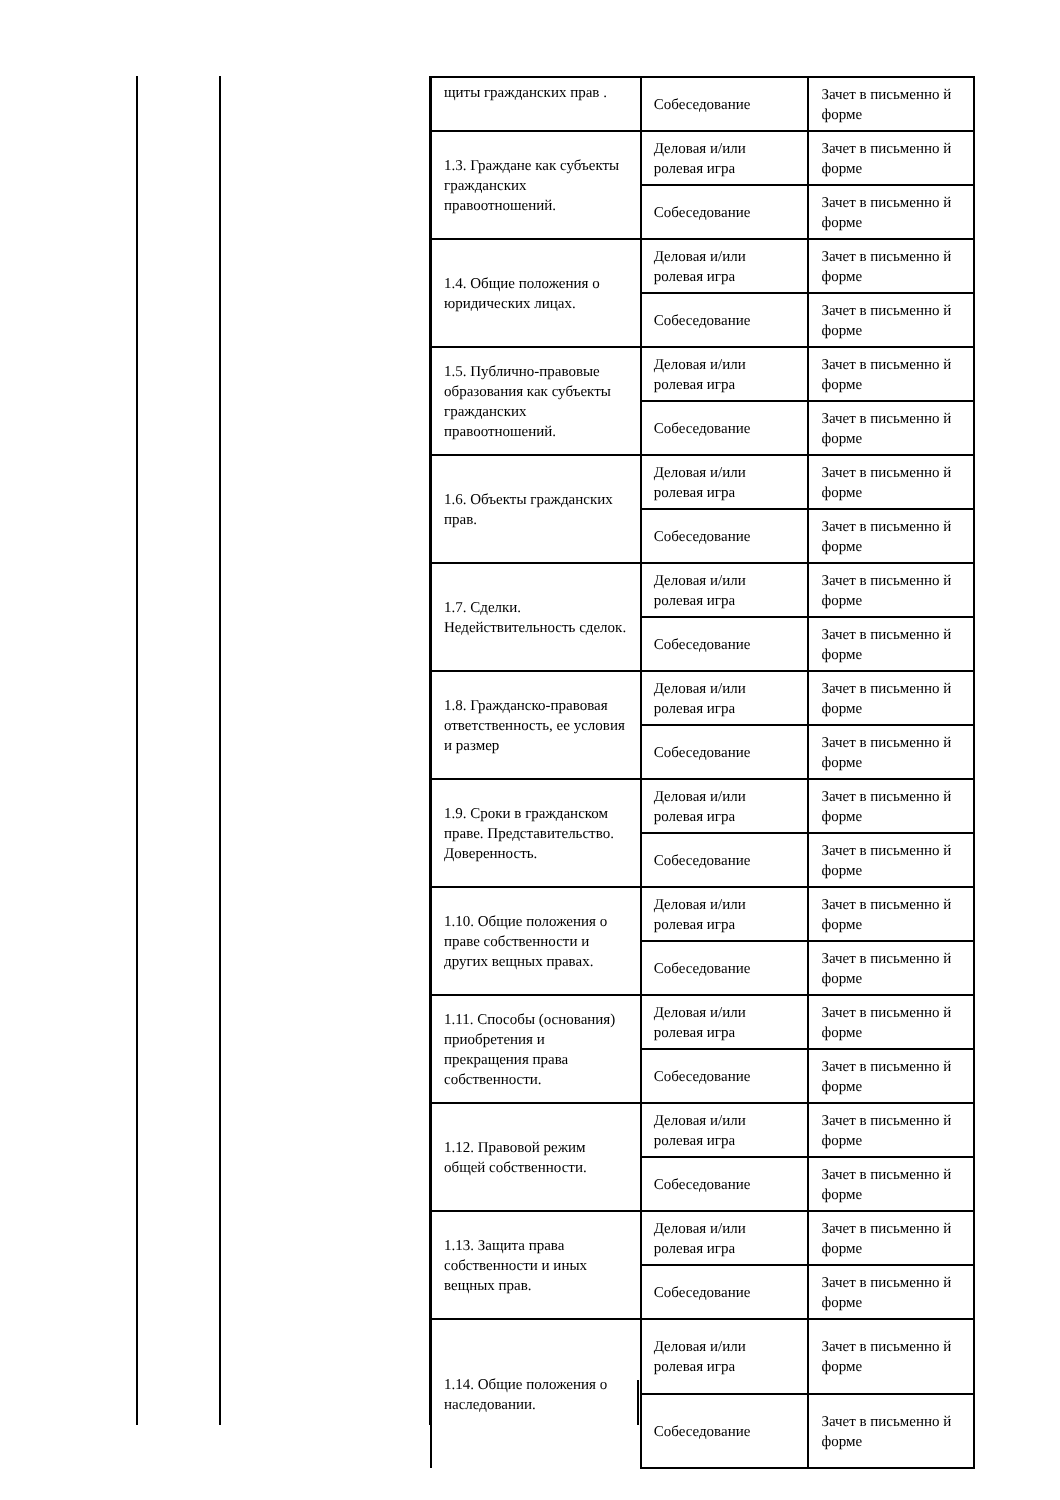| щиты гражданских прав . | Собеседование | Зачет в письменно й форме |
| 1.3. Граждане как субъекты гражданских правоотношений. | Деловая и/или ролевая игра | Зачет в письменно й форме |
| | Собеседование | Зачет в письменно й форме |
| 1.4. Общие положения о юридических лицах. | Деловая и/или ролевая игра | Зачет в письменно й форме |
| | Собеседование | Зачет в письменно й форме |
| 1.5. Публично-правовые образования как субъекты гражданских правоотношений. | Деловая и/или ролевая игра | Зачет в письменно й форме |
| | Собеседование | Зачет в письменно й форме |
| 1.6. Объекты гражданских прав. | Деловая и/или ролевая игра | Зачет в письменно й форме |
| | Собеседование | Зачет в письменно й форме |
| 1.7. Сделки. Недействительность сделок. | Деловая и/или ролевая игра | Зачет в письменно й форме |
| | Собеседование | Зачет в письменно й форме |
| 1.8. Гражданско-правовая ответственность, ее условия и размер | Деловая и/или ролевая игра | Зачет в письменно й форме |
| | Собеседование | Зачет в письменно й форме |
| 1.9. Сроки в гражданском праве. Представительство. Доверенность. | Деловая и/или ролевая игра | Зачет в письменно й форме |
| | Собеседование | Зачет в письменно й форме |
| 1.10. Общие положения о праве собственности и других вещных правах. | Деловая и/или ролевая игра | Зачет в письменно й форме |
| | Собеседование | Зачет в письменно й форме |
| 1.11. Способы (основания) приобретения и прекращения права собственности. | Деловая и/или ролевая игра | Зачет в письменно й форме |
| | Собеседование | Зачет в письменно й форме |
| 1.12. Правовой режим общей собственности. | Деловая и/или ролевая игра | Зачет в письменно й форме |
| | Собеседование | Зачет в письменно й форме |
| 1.13. Защита права собственности и иных вещных прав. | Деловая и/или ролевая игра | Зачет в письменно й форме |
| | Собеседование | Зачет в письменно й форме |
| 1.14. Общие положения о наследовании. | Деловая и/или ролевая игра | Зачет в письменно й форме |
| | Собеседование | Зачет в письменно й форме |